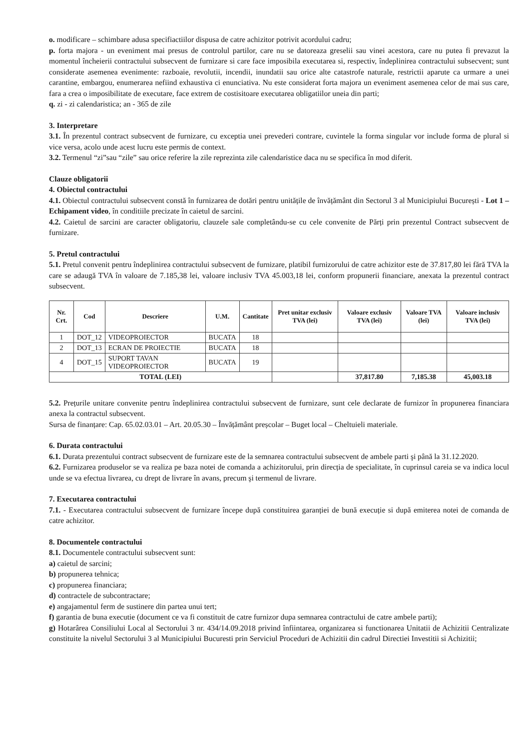o. modificare – schimbare adusa specifiactiilor dispusa de catre achizitor potrivit acordului cadru;
p. forta majora - un eveniment mai presus de controlul partilor, care nu se datoreaza greselii sau vinei acestora, care nu putea fi prevazut la momentul încheierii contractului subsecvent de furnizare si care face imposibila executarea si, respectiv, îndeplinirea contractului subsecvent; sunt considerate asemenea evenimente: razboaie, revolutii, incendii, inundatii sau orice alte catastrofe naturale, restrictii aparute ca urmare a unei carantine, embargou, enumerarea nefiind exhaustiva ci enunciativa. Nu este considerat forta majora un eveniment asemenea celor de mai sus care, fara a crea o imposibilitate de executare, face extrem de costisitoare executarea obligatiilor uneia din parti;
q. zi - zi calendaristica; an - 365 de zile
3. Interpretare
3.1. În prezentul contract subsecvent de furnizare, cu exceptia unei prevederi contrare, cuvintele la forma singular vor include forma de plural si vice versa, acolo unde acest lucru este permis de context.
3.2. Termenul “zi”sau “zile” sau orice referire la zile reprezinta zile calendaristice daca nu se specifica în mod diferit.
Clauze obligatorii
4. Obiectul contractului
4.1. Obiectul contractului subsecvent constă în furnizarea de dotări pentru unitățile de învățământ din Sectorul 3 al Municipiului București - Lot 1 – Echipament video, în conditiile precizate în caietul de sarcini.
4.2. Caietul de sarcini are caracter obligatoriu, clauzele sale completându-se cu cele convenite de Părți prin prezentul Contract subsecvent de furnizare.
5. Pretul contractului
5.1. Pretul convenit pentru îndeplinirea contractului subsecvent de furnizare, platibil furnizorului de catre achizitor este de 37.817,80 lei fără TVA la care se adaugă TVA în valoare de 7.185,38 lei, valoare inclusiv TVA 45.003,18 lei, conform propunerii financiare, anexata la prezentul contract subsecvent.
| Nr. Crt. | Cod | Descriere | U.M. | Cantitate | Pret unitar exclusiv TVA (lei) | Valoare exclusiv TVA (lei) | Valoare TVA (lei) | Valoare inclusiv TVA (lei) |
| --- | --- | --- | --- | --- | --- | --- | --- | --- |
| 1 | DOT_12 | VIDEOPROIECTOR | BUCATA | 18 | | | | |
| 2 | DOT_13 | ECRAN DE PROIECTIE | BUCATA | 18 | | | | |
| 4 | DOT_15 | SUPORT TAVAN VIDEOPROIECTOR | BUCATA | 19 | | | | |
| TOTAL (LEI) | | | | | | 37,817.80 | 7,185.38 | 45,003.18 |
5.2. Prețurile unitare convenite pentru îndeplinirea contractului subsecvent de furnizare, sunt cele declarate de furnizor în propunerea financiara anexa la contractul subsecvent.
Sursa de finanțare: Cap. 65.02.03.01 – Art. 20.05.30 – Învățământ preșcolar – Buget local – Cheltuieli materiale.
6. Durata contractului
6.1. Durata prezentului contract subsecvent de furnizare este de la semnarea contractului subsecvent de ambele parti şi până la 31.12.2020.
6.2. Furnizarea produselor se va realiza pe baza notei de comanda a achizitorului, prin direcția de specialitate, în cuprinsul careia se va indica locul unde se va efectua livrarea, cu drept de livrare în avans, precum şi termenul de livrare.
7. Executarea contractului
7.1. - Executarea contractului subsecvent de furnizare începe după constituirea garanției de bună execuție si după emiterea notei de comanda de catre achizitor.
8. Documentele contractului
8.1. Documentele contractului subsecvent sunt:
a) caietul de sarcini;
b) propunerea tehnica;
c) propunerea financiara;
d) contractele de subcontractare;
e) angajamentul ferm de sustinere din partea unui tert;
f) garantia de buna executie (document ce va fi constituit de catre furnizor dupa semnarea contractului de catre ambele parti);
g) Hotarârea Consiliului Local al Sectorului 3 nr. 434/14.09.2018 privind înfiintarea, organizarea si functionarea Unitatii de Achizitii Centralizate constituite la nivelul Sectorului 3 al Municipiului Bucuresti prin Serviciul Proceduri de Achizitii din cadrul Directiei Investitii si Achizitii;